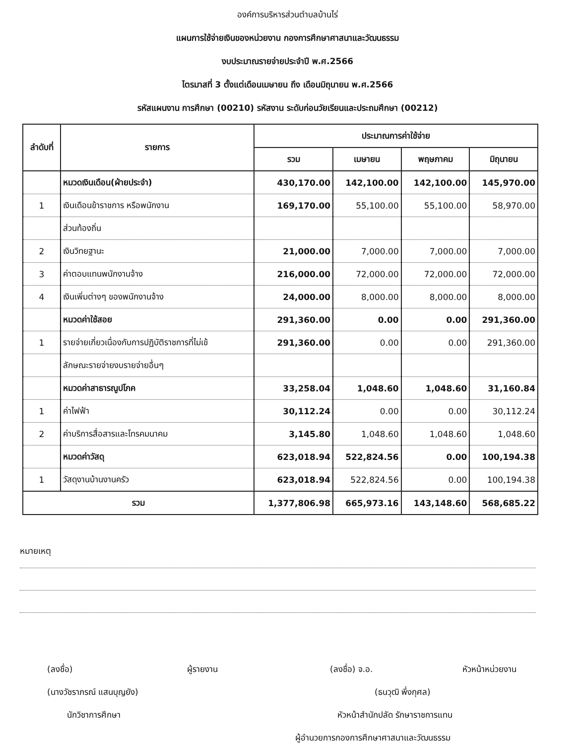องค์การบริหารส่วนตำบลบ้านไร่
แผนการใช้จ่ายเงินของหน่วยงาน กองการศึกษาศาสนาและวัฒนธรรม
งบประมาณรายจ่ายประจำปี พ.ศ.2566
ไตรมาสที่ 3 ตั้งแต่เดือนเมษายน ถึง เดือนมิถุนายน พ.ศ.2566
รหัสแผนงาน การศึกษา (00210) รหัสงาน ระดับก่อนวัยเรียนและประถมศึกษา (00212)
| ลำดับที่ | รายการ | ประมาณการค่าใช้จ่าย | | | |
| --- | --- | --- | --- | --- | --- |
| | | รวม | เมษายน | พฤษภาคม | มิถุนายน |
| | หมวดเงินเดือน(ฝ่ายประจำ) | 430,170.00 | 142,100.00 | 142,100.00 | 145,970.00 |
| 1 | เงินเดือนข้าราชการ หรือพนักงาน | 169,170.00 | 55,100.00 | 55,100.00 | 58,970.00 |
| | ส่วนท้องถิ่น | | | | |
| 2 | เงินวิทยฐานะ | 21,000.00 | 7,000.00 | 7,000.00 | 7,000.00 |
| 3 | ค่าตอบแทนพนักงานจ้าง | 216,000.00 | 72,000.00 | 72,000.00 | 72,000.00 |
| 4 | เงินเพิ่มต่างๆ ของพนักงานจ้าง | 24,000.00 | 8,000.00 | 8,000.00 | 8,000.00 |
| | หมวดค่าใช้สอย | 291,360.00 | 0.00 | 0.00 | 291,360.00 |
| 1 | รายจ่ายเกี่ยวเนื่องกับการปฏิบัติราชการที่ไม่เข้ | 291,360.00 | 0.00 | 0.00 | 291,360.00 |
| | ลักษณะรายจ่ายงบรายจ่ายอื่นๆ | | | | |
| | หมวดค่าสาธารณูปโภค | 33,258.04 | 1,048.60 | 1,048.60 | 31,160.84 |
| 1 | ค่าไฟฟ้า | 30,112.24 | 0.00 | 0.00 | 30,112.24 |
| 2 | ค่าบริการสื่อสารและโทรคมนาคม | 3,145.80 | 1,048.60 | 1,048.60 | 1,048.60 |
| | หมวดค่าวัสดุ | 623,018.94 | 522,824.56 | 0.00 | 100,194.38 |
| 1 | วัสดุงานบ้านงานครัว | 623,018.94 | 522,824.56 | 0.00 | 100,194.38 |
| รวม | | 1,377,806.98 | 665,973.16 | 143,148.60 | 568,685.22 |
หมายเหตุ
(ลงชื่อ) ผู้รายงาน
(นางวัชราภรณ์ แสนบุญยัง)
นักวิชาการศึกษา
(ลงชื่อ) จ.อ. หัวหน้าหน่วยงาน
(ธนวุฒิ พึ่งกุศล)
หัวหน้าสำนักปลัด รักษาราชการแทน
ผู้อำนวยการกองการศึกษาศาสนาและวัฒนธรรม